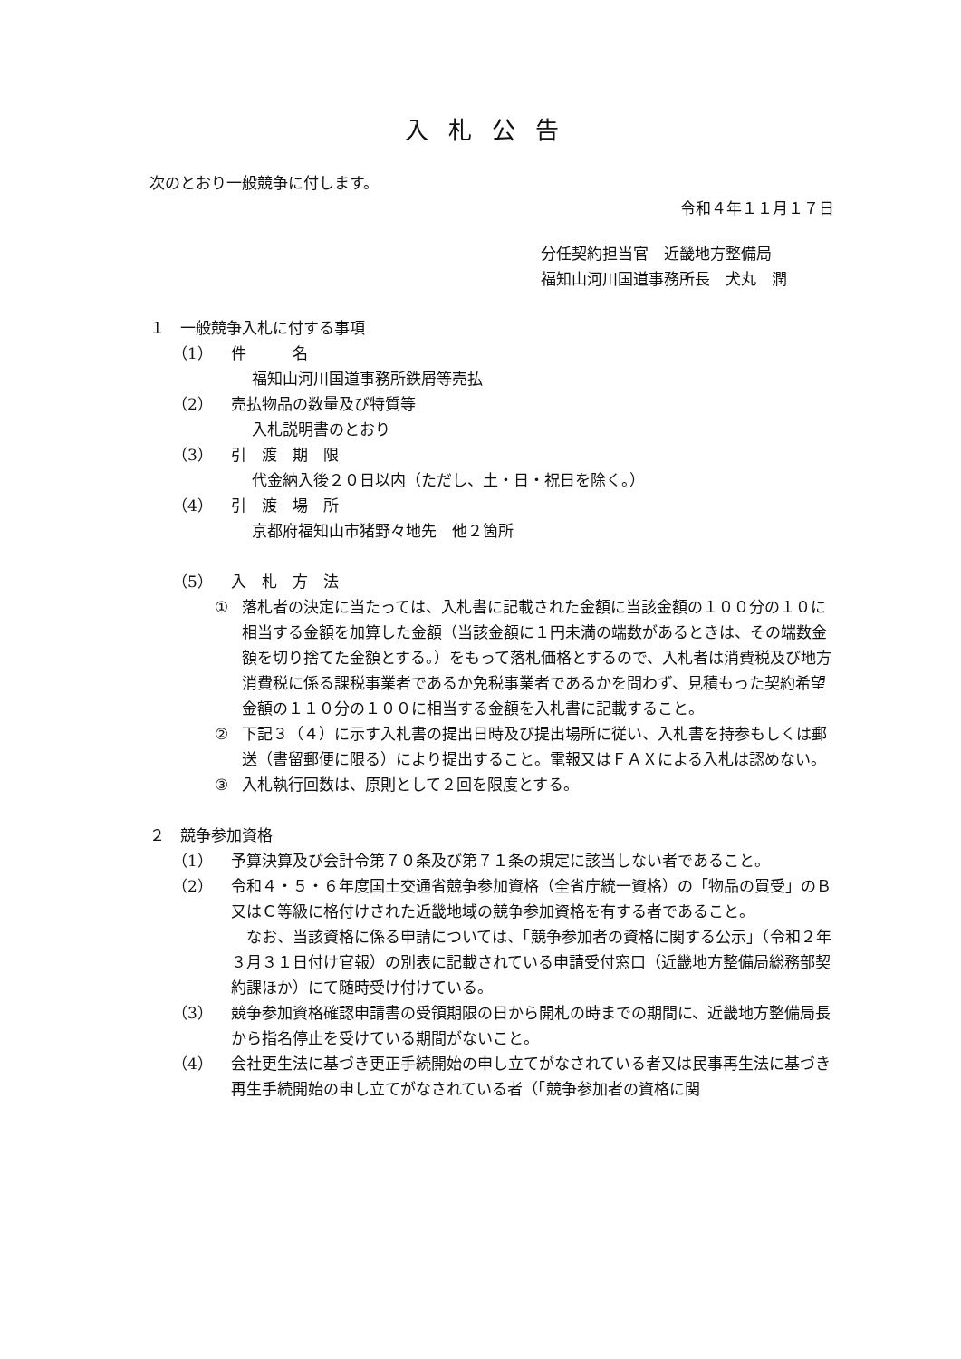入札公告
次のとおり一般競争に付します。
令和４年１１月１７日
分任契約担当官　近畿地方整備局
福知山河川国道事務所長　犬丸　潤
１　一般競争入札に付する事項
（1） 件　　　名
福知山河川国道事務所鉄屑等売払
（2） 売払物品の数量及び特質等
入札説明書のとおり
（3） 引　渡　期　限
代金納入後２０日以内（ただし、土・日・祝日を除く。）
（4） 引　渡　場　所
京都府福知山市猪野々地先　他２箇所
（5） 入　札　方　法
① 落札者の決定に当たっては、入札書に記載された金額に当該金額の１００分の１０に相当する金額を加算した金額（当該金額に１円未満の端数があるときは、その端数金額を切り捨てた金額とする。）をもって落札価格とするので、入札者は消費税及び地方消費税に係る課税事業者であるか免税事業者であるかを問わず、見積もった契約希望金額の１１０分の１００に相当する金額を入札書に記載すること。
② 下記３（４）に示す入札書の提出日時及び提出場所に従い、入札書を持参もしくは郵送（書留郵便に限る）により提出すること。電報又はＦＡＸによる入札は認めない。
③ 入札執行回数は、原則として２回を限度とする。
２　競争参加資格
（1） 予算決算及び会計令第７０条及び第７１条の規定に該当しない者であること。
（2） 令和４・５・６年度国土交通省競争参加資格（全省庁統一資格）の「物品の買受」のＢ又はＣ等級に格付けされた近畿地域の競争参加資格を有する者であること。
　なお、当該資格に係る申請については、「競争参加者の資格に関する公示」（令和２年３月３１日付け官報）の別表に記載されている申請受付窓口（近畿地方整備局総務部契約課ほか）にて随時受け付けている。
（3） 競争参加資格確認申請書の受領期限の日から開札の時までの期間に、近畿地方整備局長から指名停止を受けている期間がないこと。
（4） 会社更生法に基づき更正手続開始の申し立てがなされている者又は民事再生法に基づき再生手続開始の申し立てがなされている者（「競争参加者の資格に関